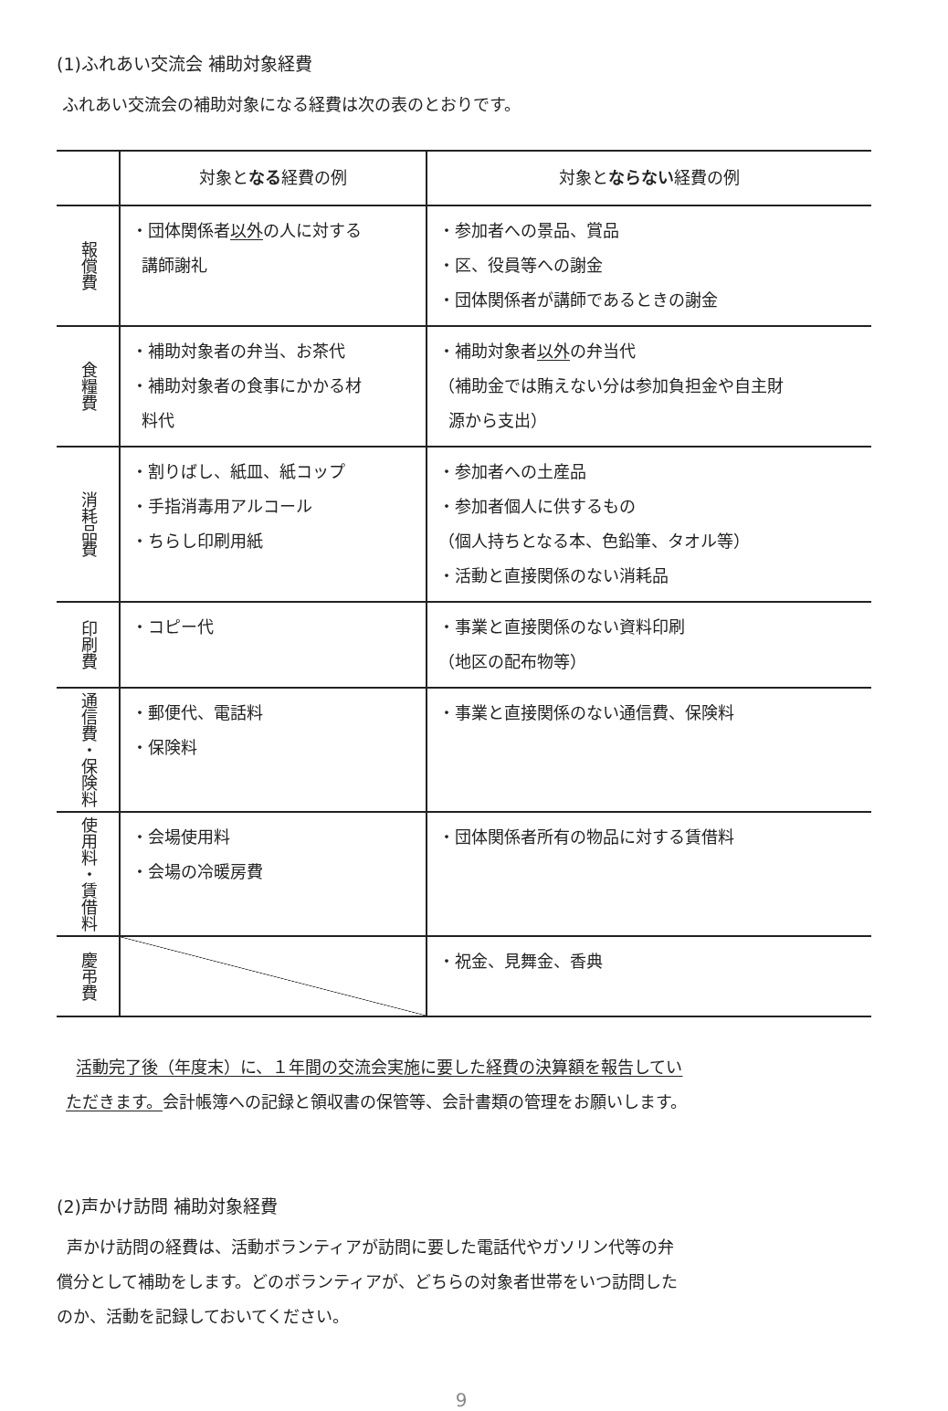(1)ふれあい交流会 補助対象経費
ふれあい交流会の補助対象になる経費は次の表のとおりです。
| | 対象と なる 経費の例 | 対象と ならない 経費の例 |
| --- | --- | --- |
| 報償費 | ・団体関係者 以外 の人に対する 講師謝礼 | ・参加者への景品、賞品 ・区、役員等への謝金 ・団体関係者が講師であるときの謝金 |
| 食糧費 | ・補助対象者の弁当、お茶代 ・補助対象者の食事にかかる材 料代 | ・補助対象者 以外 の弁当代 （補助金では賄えない分は参加負担金や自主財 源から支出） |
| 消耗品費 | ・割りばし、紙皿、紙コップ ・手指消毒用アルコール ・ちらし印刷用紙 | ・参加者への土産品 ・参加者個人に供するもの （個人持ちとなる本、色鉛筆、タオル等） ・活動と直接関係のない消耗品 |
| 印刷費 | ・コピー代 | ・事業と直接関係のない資料印刷 （地区の配布物等） |
| 通信費・保険料 | ・郵便代、電話料 ・保険料 | ・事業と直接関係のない通信費、保険料 |
| 使用料・賃借料 | ・会場使用料 ・会場の冷暖房費 | ・団体関係者所有の物品に対する賃借料 |
| 慶弔費 | | ・祝金、見舞金、香典 |
活動完了後（年度末）に、１年間の交流会実施に要した経費の決算額を報告してい
ただきます。会計帳簿への記録と領収書の保管等、会計書類の管理をお願いします。
(2)声かけ訪問 補助対象経費
声かけ訪問の経費は、活動ボランティアが訪問に要した電話代やガソリン代等の弁
償分として補助をします。どのボランティアが、どちらの対象者世帯をいつ訪問した
のか、活動を記録しておいてください。
9